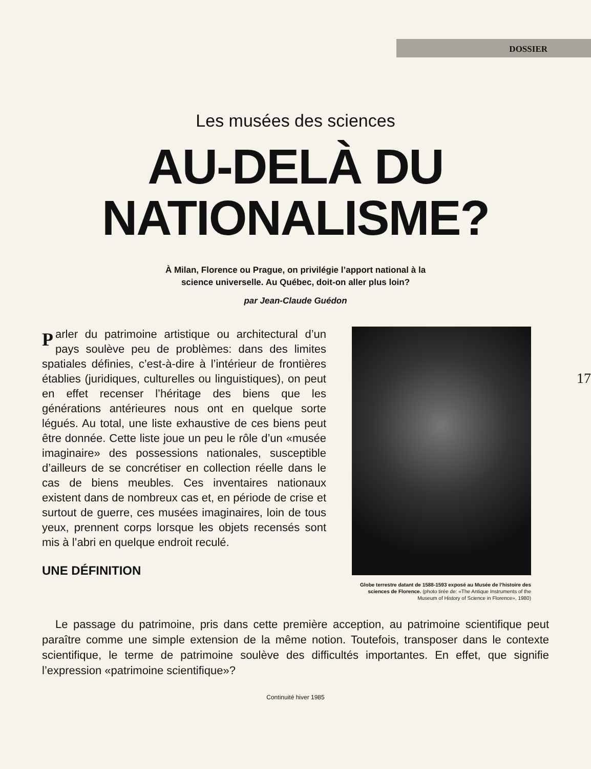DOSSIER
Les musées des sciences
AU-DELÀ DU
NATIONALISME?
À Milan, Florence ou Prague, on privilégie l’apport national à la
science universelle. Au Québec, doit-on aller plus loin?
par Jean-Claude Guédon
17
Parler du patrimoine artistique ou architectural d’un pays soulève peu de problèmes: dans des limites spatiales définies, c’est-à-dire à l’intérieur de frontières établies (juridiques, culturelles ou linguistiques), on peut en effet recenser l’héritage des biens que les générations antérieures nous ont en quelque sorte légués. Au total, une liste exhaustive de ces biens peut être donnée. Cette liste joue un peu le rôle d’un «musée imaginaire» des possessions nationales, susceptible d’ailleurs de se concrétiser en collection réelle dans le cas de biens meubles. Ces inventaires nationaux existent dans de nombreux cas et, en période de crise et surtout de guerre, ces musées imaginaires, loin de tous yeux, prennent corps lorsque les objets recensés sont mis à l’abri en quelque endroit reculé.
UNE DÉFINITION
Globe terrestre datant de 1588-1593 exposé au Musée de l’histoire des sciences de Florence. (photo tirée de: «The Antique Instruments of the Museum of History of Science in Florence», 1980)
Le passage du patrimoine, pris dans cette première acception, au patrimoine scientifique peut paraître comme une simple extension de la même notion. Toutefois, transposer dans le contexte scientifique, le terme de patrimoine soulève des difficultés importantes. En effet, que signifie l’expression «patrimoine scientifique»?
Continuité hiver 1985